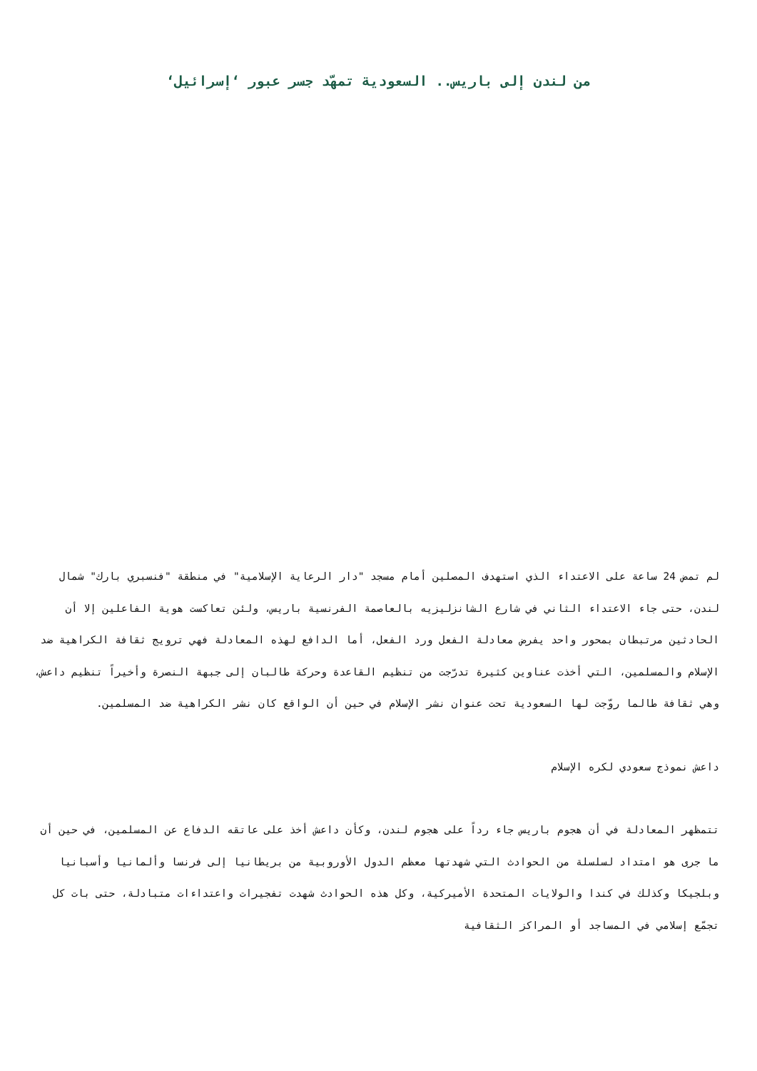من لندن إلى باريس.. السعودية تمهّد جسر عبور ‘إسرائيل‘
لم تمض 24 ساعة على الاعتداء الذي استهدف المصلين أمام مسجد "دار الرعاية الإسلامية" في منطقة "فنسبري بارك" شمال لندن، حتى جاء الاعتداء الثاني في شارع الشانزليزيه بالعاصمة الفرنسية باريس، ولئن تعاكست هوية الفاعلين إلا أن الحادثين مرتبطان بمحور واحد يفرض معادلة الفعل ورد الفعل، أما الدافع لهذه المعادلة فهي ترويج ثقافة الكراهية ضد الإسلام والمسلمين، التي أخذت عناوين كثيرة تدرّجت من تنظيم القاعدة وحركة طالبان إلى جبهة النصرة وأخيراً تنظيم داعش، وهي ثقافة طالما روّجت لها السعودية تحت عنوان نشر الإسلام في حين أن الواقع كان نشر الكراهية ضد المسلمين.
داعش نموذج سعودي لكره الإسلام
تتمظهر المعادلة في أن هجوم باريس جاء رداً على هجوم لندن، وكأن داعش أخذ على عاتقه الدفاع عن المسلمين، في حين أن ما جرى هو امتداد لسلسلة من الحوادث التي شهدتها معظم الدول الأوروبية من بريطانيا إلى فرنسا وألمانيا وأسبانيا وبلجيكا وكذلك في كندا والولايات المتحدة الأميركية، وكل هذه الحوادث شهدت تفجيرات واعتداءات متبادلة، حتى بات كل تجمّع إسلامي في المساجد أو المراكز الثقافية